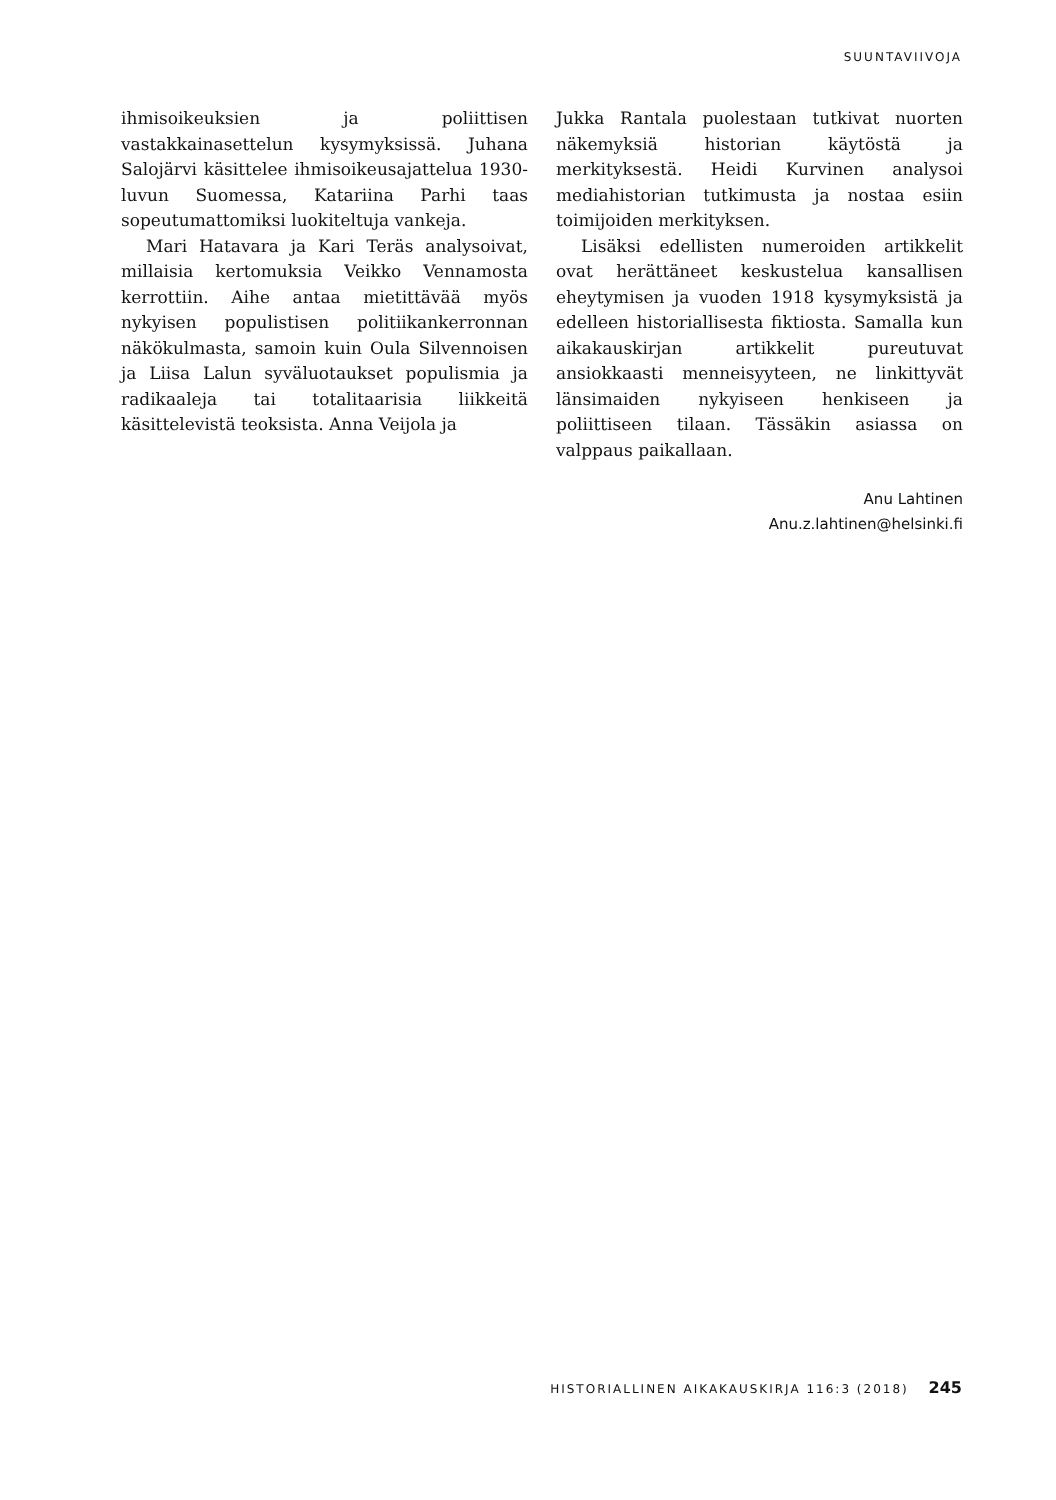SUUNTAVIIVOJA
ihmisoikeuksien ja poliittisen vastakkainasettelun kysymyksissä. Juhana Salojärvi käsittelee ihmisoikeusajattelua 1930-luvun Suomessa, Katariina Parhi taas sopeutumattomiksi luokiteltuja vankeja.
Mari Hatavara ja Kari Teräs analysoivat, millaisia kertomuksia Veikko Vennamosta kerrottiin. Aihe antaa mietittävää myös nykyisen populistisen politiikankerronnan näkökulmasta, samoin kuin Oula Silvennoisen ja Liisa Lalun syväluotaukset populismia ja radikaaleja tai totalitaarisia liikkeitä käsittelevistä teoksista. Anna Veijola ja
Jukka Rantala puolestaan tutkivat nuorten näkemyksiä historian käytöstä ja merkityksestä. Heidi Kurvinen analysoi mediahistorian tutkimusta ja nostaa esiin toimijoiden merkityksen.
Lisäksi edellisten numeroiden artikkelit ovat herättäneet keskustelua kansallisen eheytymisen ja vuoden 1918 kysymyksistä ja edelleen historiallisesta fiktiosta. Samalla kun aikakauskirjan artikkelit pureutuvat ansiokkaasti menneisyyteen, ne linkittyvät länsimaiden nykyiseen henkiseen ja poliittiseen tilaan. Tässäkin asiassa on valppaus paikallaan.
Anu Lahtinen
Anu.z.lahtinen@helsinki.fi
HISTORIALLINEN AIKAKAUSKIRJA 116:3 (2018) 245